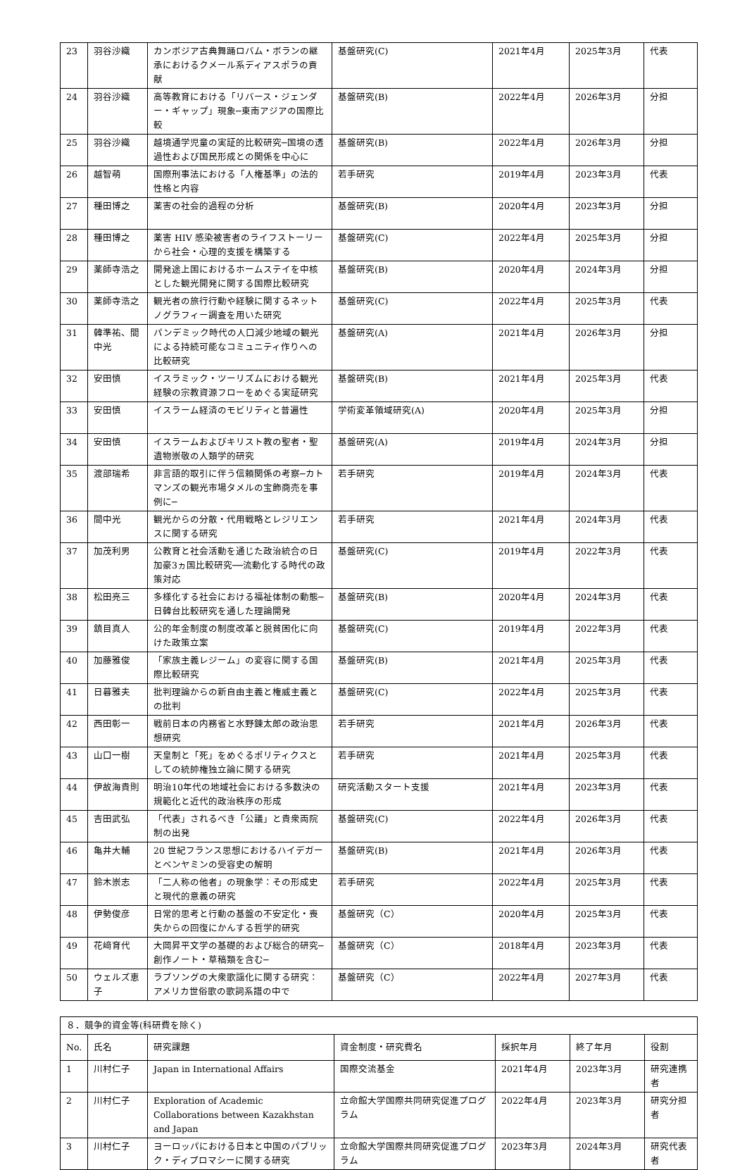| 23 | 羽谷沙織 | カンボジア古典舞踊ロバム・ボランの継承におけるクメール系ディアスポラの貢献 | 基盤研究(C) | 2021年4月 | 2025年3月 | 代表 |
| 24 | 羽谷沙織 | 高等教育における「リバース・ジェンダー・ギャップ」現象─東南アジアの国際比較 | 基盤研究(B) | 2022年4月 | 2026年3月 | 分担 |
| 25 | 羽谷沙織 | 越境通学児童の実証的比較研究─国境の透過性および国民形成との関係を中心に | 基盤研究(B) | 2022年4月 | 2026年3月 | 分担 |
| 26 | 越智萌 | 国際刑事法における「人権基準」の法的性格と内容 | 若手研究 | 2019年4月 | 2023年3月 | 代表 |
| 27 | 種田博之 | 薬害の社会的過程の分析 | 基盤研究(B) | 2020年4月 | 2023年3月 | 分担 |
| 28 | 種田博之 | 薬害 HIV 感染被害者のライフストーリーから社会・心理的支援を構築する | 基盤研究(C) | 2022年4月 | 2025年3月 | 分担 |
| 29 | 薬師寺浩之 | 開発途上国におけるホームステイを中核とした観光開発に関する国際比較研究 | 基盤研究(B) | 2020年4月 | 2024年3月 | 分担 |
| 30 | 薬師寺浩之 | 観光者の旅行行動や経験に関するネットノグラフィー調査を用いた研究 | 基盤研究(C) | 2022年4月 | 2025年3月 | 代表 |
| 31 | 韓準祐、間中光 | パンデミック時代の人口減少地域の観光による持続可能なコミュニティ作りへの比較研究 | 基盤研究(A) | 2021年4月 | 2026年3月 | 分担 |
| 32 | 安田慎 | イスラミック・ツーリズムにおける観光経験の宗教資源フローをめぐる実証研究 | 基盤研究(B) | 2021年4月 | 2025年3月 | 代表 |
| 33 | 安田慎 | イスラーム経済のモビリティと普遍性 | 学術変革領域研究(A) | 2020年4月 | 2025年3月 | 分担 |
| 34 | 安田慎 | イスラームおよびキリスト教の聖者・聖遺物崇敬の人類学的研究 | 基盤研究(A) | 2019年4月 | 2024年3月 | 分担 |
| 35 | 渡部瑞希 | 非言語的取引に伴う信頼関係の考察─カトマンズの観光市場タメルの宝飾商売を事例に─ | 若手研究 | 2019年4月 | 2024年3月 | 代表 |
| 36 | 間中光 | 観光からの分散・代用戦略とレジリエンスに関する研究 | 若手研究 | 2021年4月 | 2024年3月 | 代表 |
| 37 | 加茂利男 | 公教育と社会活動を通じた政治統合の日加豪3ヵ国比較研究──流動化する時代の政策対応 | 基盤研究(C) | 2019年4月 | 2022年3月 | 代表 |
| 38 | 松田亮三 | 多様化する社会における福祉体制の動態─日韓台比較研究を通した理論開発 | 基盤研究(B) | 2020年4月 | 2024年3月 | 代表 |
| 39 | 鎮目真人 | 公的年金制度の制度改革と脱貧困化に向けた政策立案 | 基盤研究(C) | 2019年4月 | 2022年3月 | 代表 |
| 40 | 加藤雅俊 | 「家族主義レジーム」の変容に関する国際比較研究 | 基盤研究(B) | 2021年4月 | 2025年3月 | 代表 |
| 41 | 日暮雅夫 | 批判理論からの新自由主義と権威主義との批判 | 基盤研究(C) | 2022年4月 | 2025年3月 | 代表 |
| 42 | 西田彰一 | 戦前日本の内務省と水野錬太郎の政治思想研究 | 若手研究 | 2021年4月 | 2026年3月 | 代表 |
| 43 | 山口一樹 | 天皇制と「死」をめぐるポリティクスとしての統帥権独立論に関する研究 | 若手研究 | 2021年4月 | 2025年3月 | 代表 |
| 44 | 伊故海貴則 | 明治10年代の地域社会における多数決の規範化と近代的政治秩序の形成 | 研究活動スタート支援 | 2021年4月 | 2023年3月 | 代表 |
| 45 | 吉田武弘 | 「代表」されるべき「公議」と貴衆両院制の出発 | 基盤研究(C) | 2022年4月 | 2026年3月 | 代表 |
| 46 | 亀井大輔 | 20 世紀フランス思想におけるハイデガーとベンヤミンの受容史の解明 | 基盤研究(B) | 2021年4月 | 2026年3月 | 代表 |
| 47 | 鈴木崇志 | 「二人称の他者」の現象学：その形成史と現代的意義の研究 | 若手研究 | 2022年4月 | 2025年3月 | 代表 |
| 48 | 伊勢俊彦 | 日常的思考と行動の基盤の不安定化・喪失からの回復にかんする哲学的研究 | 基盤研究（C） | 2020年4月 | 2025年3月 | 代表 |
| 49 | 花﨑育代 | 大岡昇平文学の基礎的および総合的研究─創作ノート・草稿類を含む─ | 基盤研究（C） | 2018年4月 | 2023年3月 | 代表 |
| 50 | ウェルズ恵子 | ラブソングの大衆歌謡化に関する研究：アメリカ世俗歌の歌詞系譜の中で | 基盤研究（C） | 2022年4月 | 2027年3月 | 代表 |
| ８．競争的資金等(科研費を除く) | | | | | | |
| No. | 氏名 | 研究課題 | 資金制度・研究費名 | 採択年月 | 終了年月 | 役割 |
| 1 | 川村仁子 | Japan in International Affairs | 国際交流基金 | 2021年4月 | 2023年3月 | 研究連携者 |
| 2 | 川村仁子 | Exploration of Academic Collaborations between Kazakhstan and Japan | 立命館大学国際共同研究促進プログラム | 2022年4月 | 2023年3月 | 研究分担者 |
| 3 | 川村仁子 | ヨーロッパにおける日本と中国のパブリック・ディプロマシーに関する研究 | 立命館大学国際共同研究促進プログラム | 2023年3月 | 2024年3月 | 研究代表者 |